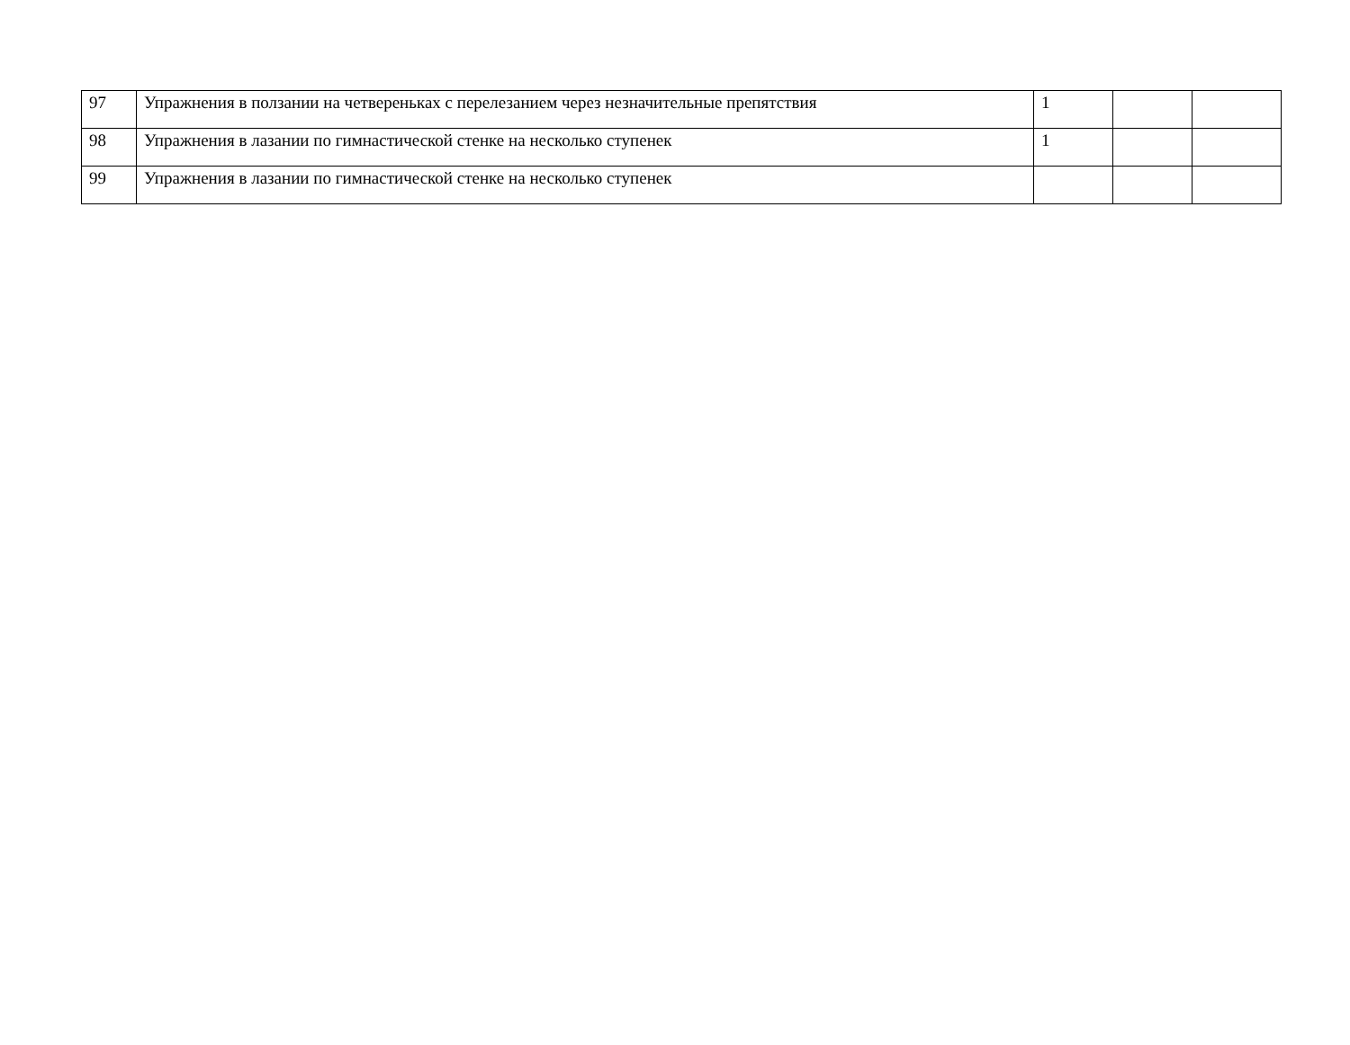| 97 | Упражнения в ползании на четвереньках с перелезанием через незначительные препятствия | 1 | | |
| 98 | Упражнения в лазании по гимнастической стенке на несколько ступенек | 1 | | |
| 99 | Упражнения в лазании по гимнастической стенке на несколько ступенек | | | |